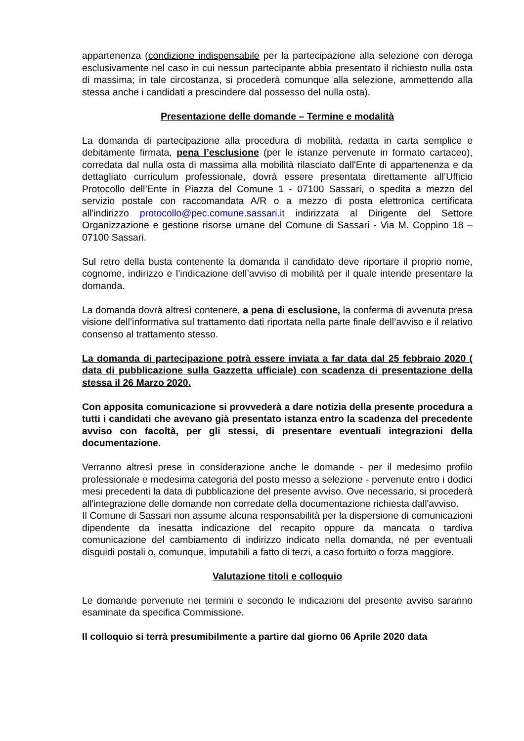appartenenza (condizione indispensabile per la partecipazione alla selezione con deroga esclusivamente nel caso in cui nessun partecipante abbia presentato il richiesto nulla osta di massima; in tale circostanza, si procederà comunque alla selezione, ammettendo alla stessa anche i candidati a prescindere dal possesso del nulla osta).
Presentazione delle domande – Termine e modalità
La domanda di partecipazione alla procedura di mobilità, redatta in carta semplice e debitamente firmata, pena l’esclusione (per le istanze pervenute in formato cartaceo), corredata dal nulla osta di massima alla mobilità rilasciato dall'Ente di appartenenza e da dettagliato curriculum professionale, dovrà essere presentata direttamente all’Ufficio Protocollo dell’Ente in Piazza del Comune 1 - 07100 Sassari, o spedita a mezzo del servizio postale con raccomandata A/R o a mezzo di posta elettronica certificata all'indirizzo protocollo@pec.comune.sassari.it indirizzata al Dirigente del Settore Organizzazione e gestione risorse umane del Comune di Sassari - Via M. Coppino 18 – 07100 Sassari.
Sul retro della busta contenente la domanda il candidato deve riportare il proprio nome, cognome, indirizzo e l’indicazione dell’avviso di mobilità per il quale intende presentare la domanda.
La domanda dovrà altresì contenere, a pena di esclusione, la conferma di avvenuta presa visione dell’informativa sul trattamento dati riportata nella parte finale dell’avviso e il relativo consenso al trattamento stesso.
La domanda di partecipazione potrà essere inviata a far data dal 25 febbraio 2020 ( data di pubblicazione sulla Gazzetta ufficiale) con scadenza di presentazione della stessa il 26 Marzo 2020.
Con apposita comunicazione si provvederà a dare notizia della presente procedura a tutti i candidati che avevano già presentato istanza entro la scadenza del precedente avviso con facoltà, per gli stessi, di presentare eventuali integrazioni della documentazione.
Verranno altresì prese in considerazione anche le domande - per il medesimo profilo professionale e medesima categoria del posto messo a selezione - pervenute entro i dodici mesi precedenti la data di pubblicazione del presente avviso. Ove necessario, si procederà all'integrazione delle domande non corredate della documentazione richiesta dall'avviso.
Il Comune di Sassari non assume alcuna responsabilità per la dispersione di comunicazioni dipendente da inesatta indicazione del recapito oppure da mancata o tardiva comunicazione del cambiamento di indirizzo indicato nella domanda, né per eventuali disguidi postali o, comunque, imputabili a fatto di terzi, a caso fortuito o forza maggiore.
Valutazione titoli e colloquio
Le domande pervenute nei termini e secondo le indicazioni del presente avviso saranno esaminate da specifica Commissione.
Il colloquio si terrà presumibilmente a partire dal giorno 06 Aprile 2020 data